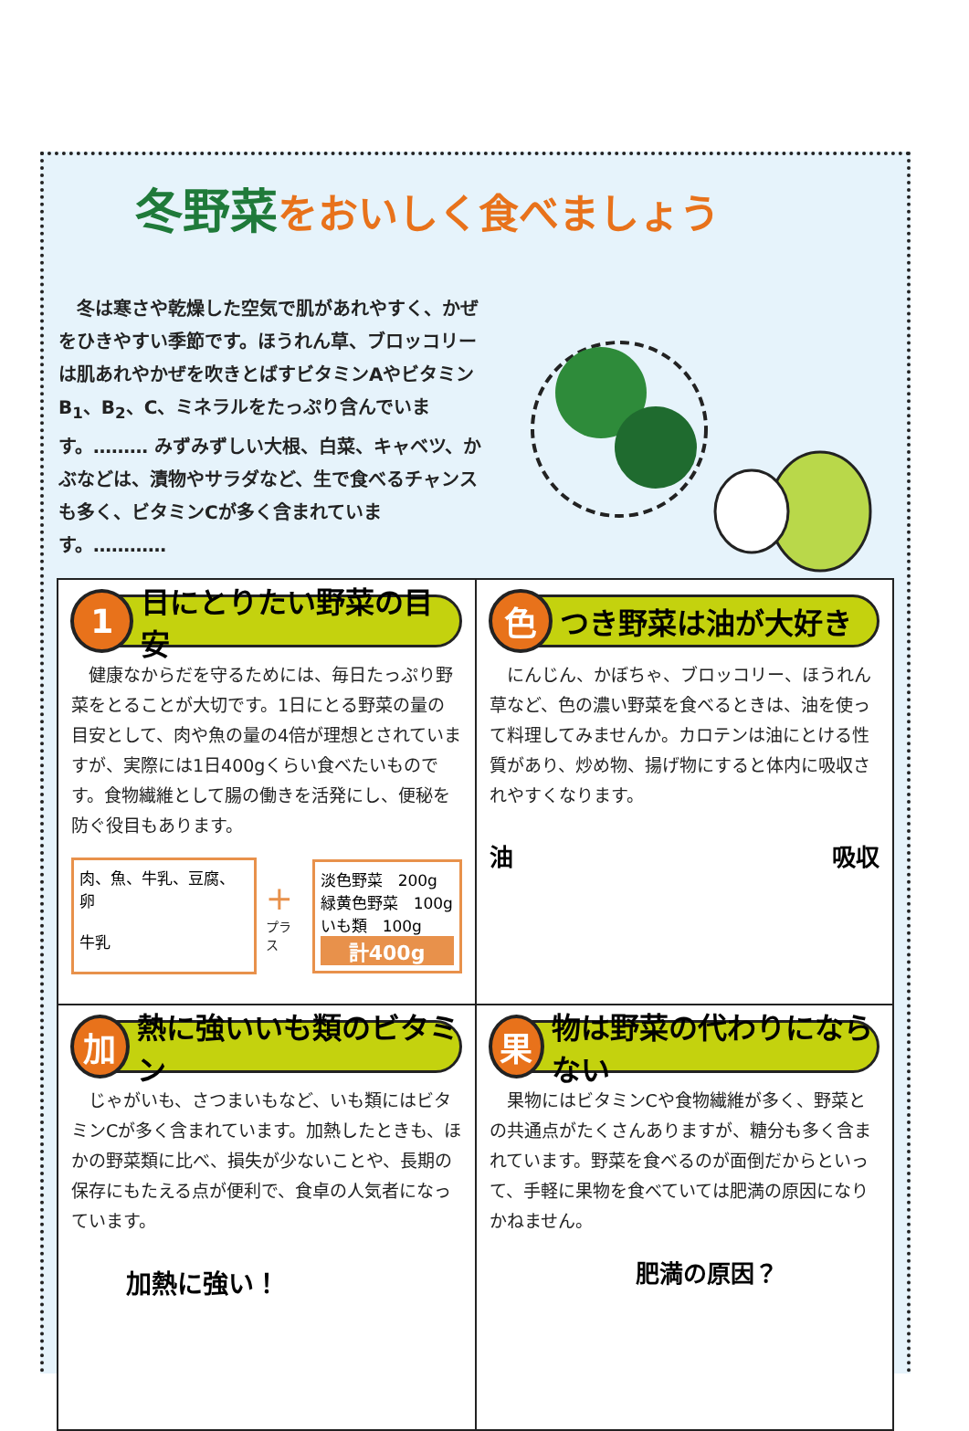冬野菜をおいしく食べましょう
　冬は寒さや乾燥した空気で肌があれやすく、かぜをひきやすい季節です。ほうれん草、ブロッコリーは肌あれやかぜを吹きとばすビタミンAやビタミンB<sub>1</sub>、B<sub>2</sub>、C、ミネラルをたっぷり含んでいます。……… みずみずしい大根、白菜、キャベツ、かぶなどは、漬物やサラダなど、生で食べるチャンスも多く、ビタミンCが多く含まれています。…………
1 日にとりたい野菜の目安
　健康なからだを守るためには、毎日たっぷり野菜をとることが大切です。1日にとる野菜の量の目安として、肉や魚の量の4倍が理想とされていますが、実際には1日400gくらい食べたいものです。食物繊維として腸の働きを活発にし、便秘を防ぐ役目もあります。
肉、魚、牛乳、豆腐、卵
牛乳
+
プラス
淡色野菜　200g
緑黄色野菜　100g
いも類　100g
計400g
色つき野菜は油が大好き
　にんじん、かぼちゃ、ブロッコリー、ほうれん草など、色の濃い野菜を食べるときは、油を使って料理してみませんか。カロテンは油にとける性質があり、炒め物、揚げ物にすると体内に吸収されやすくなります。
油 吸収
加熱に強いいも類のビタミン
　じゃがいも、さつまいもなど、いも類にはビタミンCが多く含まれています。加熱したときも、ほかの野菜類に比べ、損失が少ないことや、長期の保存にもたえる点が便利で、食卓の人気者になっています。
加熱に強い！
果物は野菜の代わりにならない
　果物にはビタミンCや食物繊維が多く、野菜との共通点がたくさんありますが、糖分も多く含まれています。野菜を食べるのが面倒だからといって、手軽に果物を食べていては肥満の原因になりかねません。
肥満の原因？